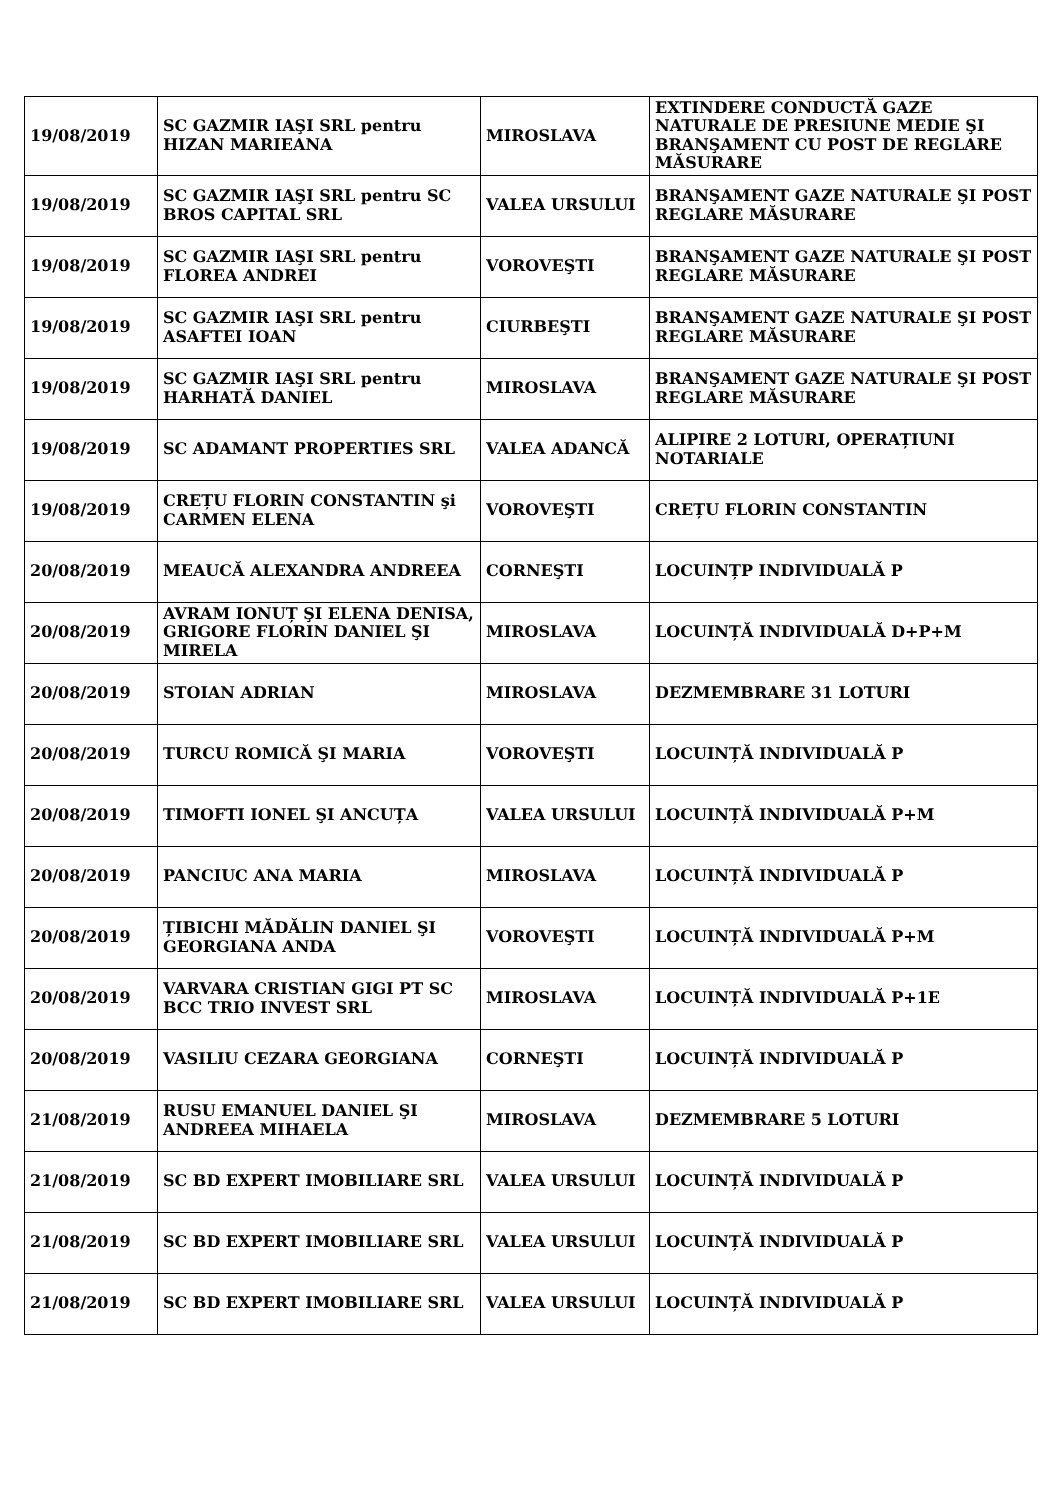| 19/08/2019 | SC GAZMIR IAŞI SRL pentru HIZAN MARIEANA | MIROSLAVA | EXTINDERE CONDUCTĂ GAZE NATURALE DE PRESIUNE MEDIE ŞI BRANŞAMENT CU POST DE REGLARE MĂSURARE |
| 19/08/2019 | SC GAZMIR IAŞI SRL pentru SC BROS CAPITAL SRL | VALEA URSULUI | BRANŞAMENT GAZE NATURALE ŞI POST REGLARE MĂSURARE |
| 19/08/2019 | SC GAZMIR IAŞI SRL pentru FLOREA ANDREI | VOROVEŞTI | BRANŞAMENT GAZE NATURALE ŞI POST REGLARE MĂSURARE |
| 19/08/2019 | SC GAZMIR IAŞI SRL pentru ASAFTEI IOAN | CIURBEŞTI | BRANŞAMENT GAZE NATURALE ŞI POST REGLARE MĂSURARE |
| 19/08/2019 | SC GAZMIR IAŞI SRL pentru HARHATĂ DANIEL | MIROSLAVA | BRANŞAMENT GAZE NATURALE ŞI POST REGLARE MĂSURARE |
| 19/08/2019 | SC ADAMANT PROPERTIES SRL | VALEA ADANCĂ | ALIPIRE 2 LOTURI, OPERAȚIUNI NOTARIALE |
| 19/08/2019 | CREȚU FLORIN CONSTANTIN şi CARMEN ELENA | VOROVEŞTI | CREȚU FLORIN CONSTANTIN |
| 20/08/2019 | MEAUCĂ ALEXANDRA ANDREEA | CORNEŞTI | LOCUINȚP INDIVIDUALĂ P |
| 20/08/2019 | AVRAM IONUȚ ŞI ELENA DENISA, GRIGORE FLORIN DANIEL ŞI MIRELA | MIROSLAVA | LOCUINȚĂ INDIVIDUALĂ D+P+M |
| 20/08/2019 | STOIAN ADRIAN | MIROSLAVA | DEZMEMBRARE 31 LOTURI |
| 20/08/2019 | TURCU ROMICĂ ŞI MARIA | VOROVEŞTI | LOCUINȚĂ INDIVIDUALĂ P |
| 20/08/2019 | TIMOFTI IONEL ŞI ANCUȚA | VALEA URSULUI | LOCUINȚĂ INDIVIDUALĂ P+M |
| 20/08/2019 | PANCIUC ANA MARIA | MIROSLAVA | LOCUINȚĂ INDIVIDUALĂ P |
| 20/08/2019 | ȚIBICHI MĂDĂLIN DANIEL ŞI GEORGIANA ANDA | VOROVEŞTI | LOCUINȚĂ INDIVIDUALĂ P+M |
| 20/08/2019 | VARVARA CRISTIAN GIGI PT SC BCC TRIO INVEST SRL | MIROSLAVA | LOCUINȚĂ INDIVIDUALĂ P+1E |
| 20/08/2019 | VASILIU CEZARA GEORGIANA | CORNEŞTI | LOCUINȚĂ INDIVIDUALĂ P |
| 21/08/2019 | RUSU EMANUEL DANIEL ŞI ANDREEA MIHAELA | MIROSLAVA | DEZMEMBRARE 5 LOTURI |
| 21/08/2019 | SC BD EXPERT IMOBILIARE SRL | VALEA URSULUI | LOCUINȚĂ INDIVIDUALĂ P |
| 21/08/2019 | SC BD EXPERT IMOBILIARE SRL | VALEA URSULUI | LOCUINȚĂ INDIVIDUALĂ P |
| 21/08/2019 | SC BD EXPERT IMOBILIARE SRL | VALEA URSULUI | LOCUINȚĂ INDIVIDUALĂ P |